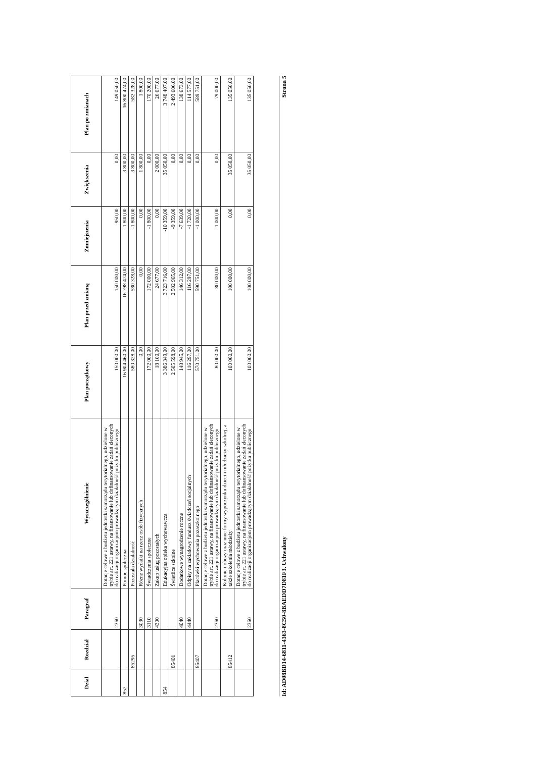| Dział | Rozdział | Paragraf | Wyszczególnienie | Plan początkowy | Plan przed zmianą | Zmniejszenia | Zwiększenia | Plan po zmianach |
| --- | --- | --- | --- | --- | --- | --- | --- | --- |
| | | 2360 | Dotacje celowe z budżetu jednostki samorządu terytorialnego, udzielone w trybie art. 221 ustawy, na finansowanie lub dofinansowanie zadań zleconych do realizacji organizacjom prowadzącym działalność pożytku publicznego | 150 000,00 | 150 000,00 | -950,00 | 0,00 | 149 050,00 |
| 852 | | | Pomoc społeczna | 16 904 460,00 | 16 798 474,00 | -1 800,00 | 3 800,00 | 16 800 474,00 |
| | 85295 | | Pozostała działalność | 580 328,00 | 580 328,00 | -1 800,00 | 3 800,00 | 582 328,00 |
| | | 3030 | Różne wydatki na rzecz osób fizycznych | 0,00 | 0,00 | 0,00 | 1 800,00 | 1 800,00 |
| | | 3110 | Świadczenia społeczne | 172 000,00 | 172 000,00 | -1 800,00 | 0,00 | 170 200,00 |
| | | 4300 | Zakup usług pozostałych | 18 100,00 | 24 677,00 | 0,00 | 2 000,00 | 26 677,00 |
| 854 | | | Edukacyjna opieka wychowawcza | 3 386 349,00 | 3 723 716,00 | -10 359,00 | 35 050,00 | 3 748 407,00 |
| | 85401 | | Świetlice szkolne | 2 505 598,00 | 2 502 965,00 | -9 359,00 | 0,00 | 2 493 606,00 |
| | | 4040 | Dodatkowe wynagrodzenie roczne | 148 945,00 | 146 312,00 | -7 639,00 | 0,00 | 138 673,00 |
| | | 4440 | Odpisy na zakładowy fundusz świadczeń socjalnych | 116 297,00 | 116 297,00 | -1 720,00 | 0,00 | 114 577,00 |
| | 85407 | | Placówki wychowania pozaszkolnego | 570 751,00 | 590 751,00 | -1 000,00 | 0,00 | 589 751,00 |
| | | 2360 | Dotacje celowe z budżetu jednostki samorządu terytorialnego, udzielone w trybie art. 221 ustawy, na finansowanie lub dofinansowanie zadań zleconych do realizacji organizacjom prowadzącym działalność pożytku publicznego | 80 000,00 | 80 000,00 | -1 000,00 | 0,00 | 79 000,00 |
| | 85412 | | Kolonie i obozy oraz inne formy wypoczynku dzieci i młodzieży szkolnej, a także szkolenia młodzieży | 100 000,00 | 100 000,00 | 0,00 | 35 050,00 | 135 050,00 |
| | | 2360 | Dotacje celowe z budżetu jednostki samorządu terytorialnego, udzielone w trybie art. 221 ustawy, na finansowanie lub dofinansowanie zadań zleconych do realizacji organizacjom prowadzącym działalność pożytku publicznego | 100 000,00 | 100 000,00 | 0,00 | 35 050,00 | 135 050,00 |
Id: AD08BD14-6811-4363-8C50-8BAEDD7D81F3. Uchwalony Strona 5